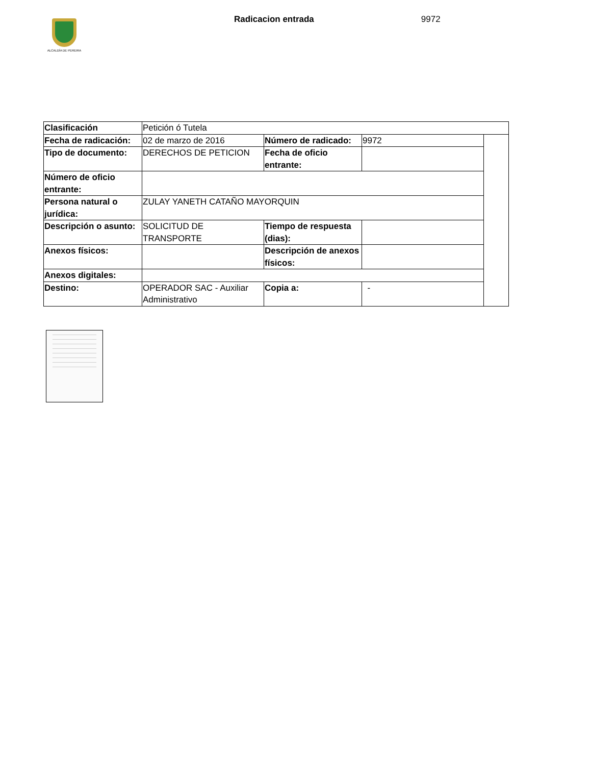ALCALDÍA DE PEREIRA
Radicacion entrada 9972
| Clasificación | Petición ó Tutela | | | |
| Fecha de radicación: | 02 de marzo de 2016 | Número de radicado: | 9972 | |
| Tipo de documento: | DERECHOS DE PETICION | Fecha de oficio entrante: | | |
| Número de oficio entrante: | | | | |
| Persona natural o jurídica: | ZULAY YANETH CATAÑO MAYORQUIN | | | |
| Descripción o asunto: | SOLICITUD DE TRANSPORTE | Tiempo de respuesta (dias): | | |
| Anexos físicos: | | Descripción de anexos físicos: | | |
| Anexos digitales: | | | | |
| Destino: | OPERADOR SAC - Auxiliar Administrativo | Copia a: | - | |